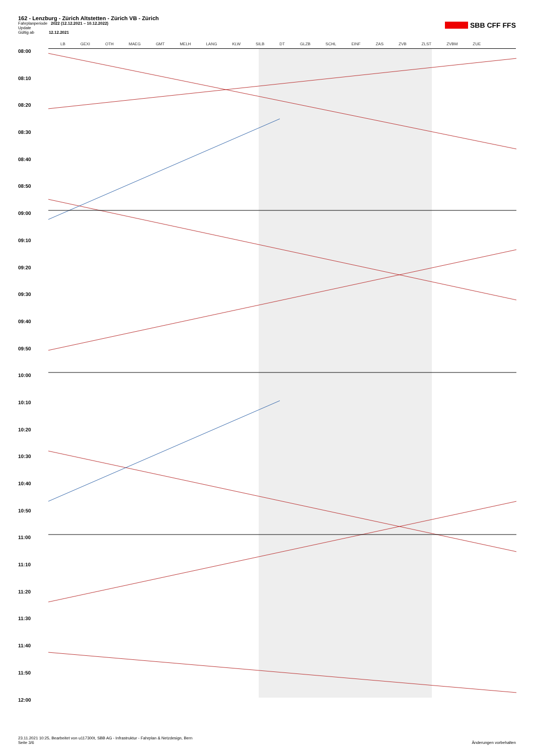162 - Lenzburg - Zürich Altstetten - Zürich VB - Zürich
Fahrplanperiode 2022 (12.12.2021 – 10.12.2022)
Update
Gültig ab 12.12.2021
SBB CFF FFS
LB GEXI OTH MAEG GMT MELH LANG KLW SILB DT GLZB SCHL EINF ZAS ZVB ZLST ZVBM ZUE
08:00
08:10
08:20
08:30
08:40
08:50
09:00
09:10
09:20
09:30
09:40
09:50
10:00
10:10
10:20
10:30
10:40
10:50
11:00
11:10
11:20
11:30
11:40
11:50
12:00
23.11.2021 10:25, Bearbeitet von u117300t, SBB AG - Infrastruktur - Fahrplan & Netzdesign, Bern
Seite 3/6
Änderungen vorbehalten